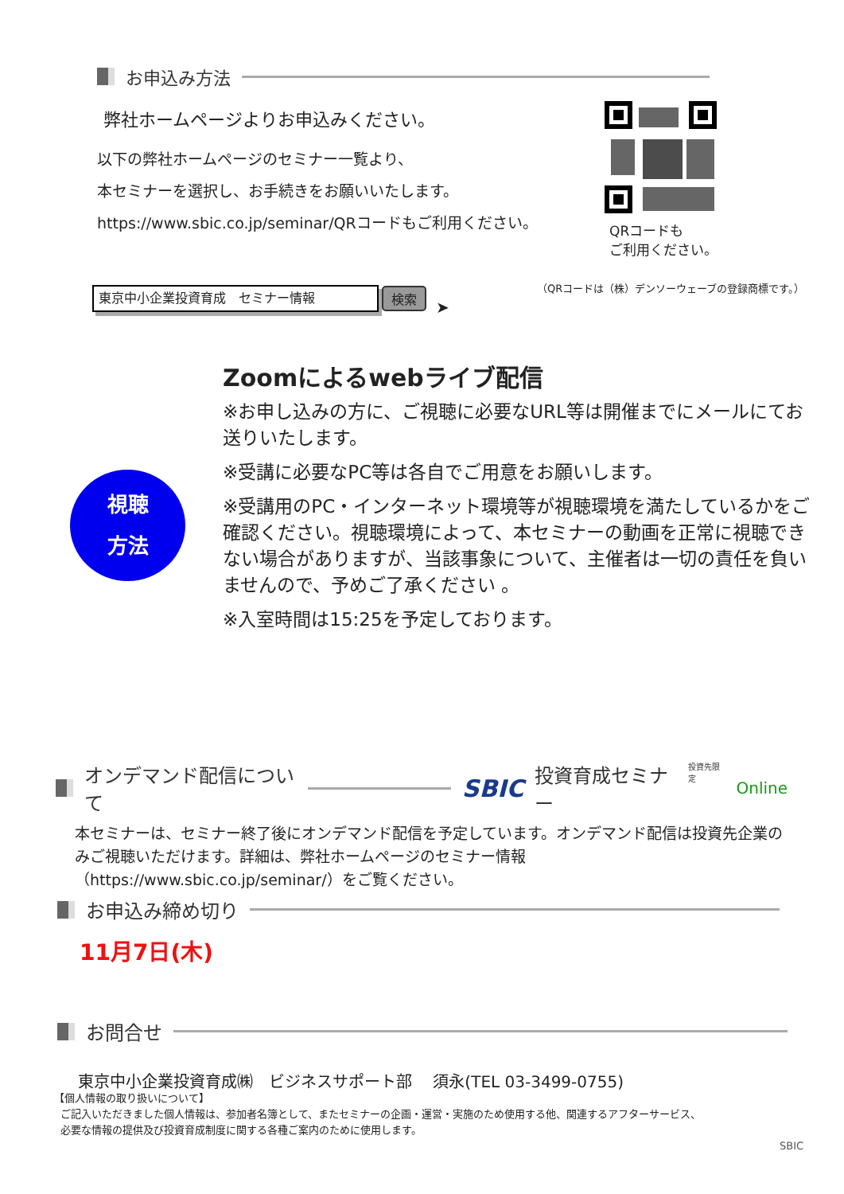お申込み方法
弊社ホームページよりお申込みください。
以下の弊社ホームページのセミナー一覧より、
本セミナーを選択し、お手続きをお願いいたします。
https://www.sbic.co.jp/seminar/QRコードもご利用ください。
QRコードも
ご利用ください。
（QRコードは（株）デンソーウェーブの登録商標です。）
東京中小企業投資育成　セミナー情報
検索
➤
視聴
方法
Zoomによるwebライブ配信
※お申し込みの方に、ご視聴に必要なURL等は開催までにメールにてお送りいたします。
※受講に必要なPC等は各自でご用意をお願いします。
※受講用のPC・インターネット環境等が視聴環境を満たしているかをご確認ください。視聴環境によって、本セミナーの動画を正常に視聴できない場合がありますが、当該事象について、主催者は一切の責任を負いませんので、予めご了承ください 。
※入室時間は15:25を予定しております。
オンデマンド配信について SBIC 投資育成セミナー 投資先限定 Online
本セミナーは、セミナー終了後にオンデマンド配信を予定しています。オンデマンド配信は投資先企業のみご視聴いただけます。詳細は、弊社ホームページのセミナー情報（https://www.sbic.co.jp/seminar/）をご覧ください。
お申込み締め切り
11月7日(木)
お問合せ
東京中小企業投資育成㈱　ビジネスサポート部　 須永(TEL 03-3499-0755)
【個人情報の取り扱いについて】
ご記入いただきました個人情報は、参加者名簿として、またセミナーの企画・運営・実施のため使用する他、関連するアフターサービス、
必要な情報の提供及び投資育成制度に関する各種ご案内のために使用します。
SBIC